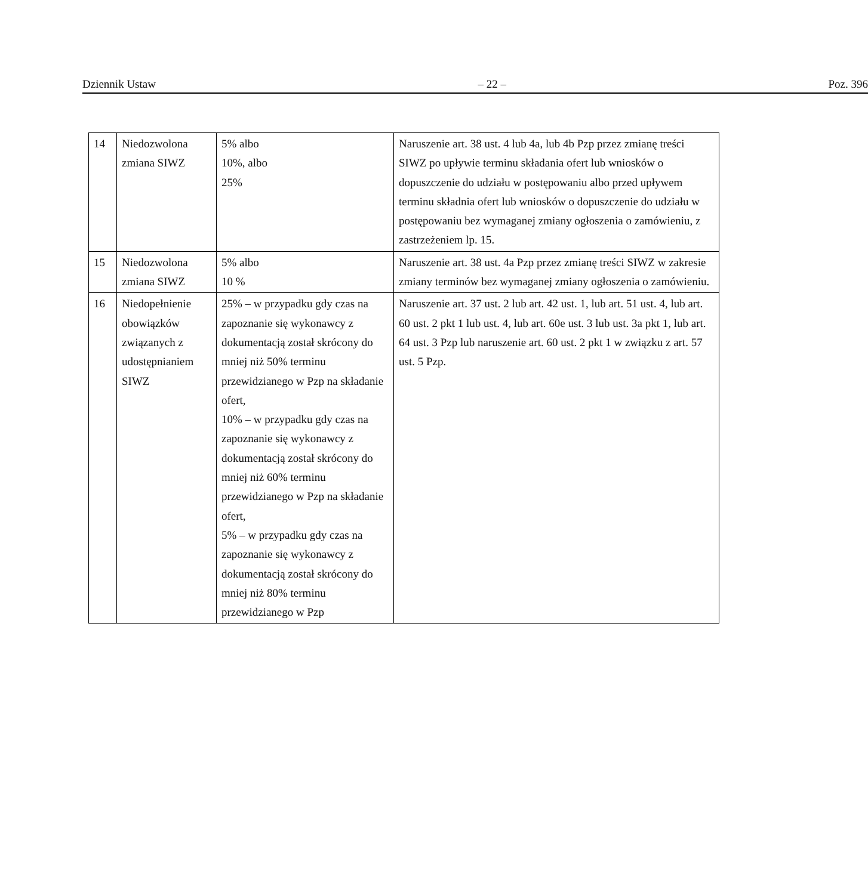Dziennik Ustaw – 22 – Poz. 396
| 14 | Niedozwolona zmiana SIWZ | 5% albo 10%, albo 25% | Naruszenie art. 38 ust. 4 lub 4a, lub 4b Pzp przez zmianę treści SIWZ po upływie terminu składania ofert lub wniosków o dopuszczenie do udziału w postępowaniu albo przed upływem terminu składnia ofert lub wniosków o dopuszczenie do udziału w postępowaniu bez wymaganej zmiany ogłoszenia o zamówieniu, z zastrzeżeniem lp. 15. |
| 15 | Niedozwolona zmiana SIWZ | 5% albo 10 % | Naruszenie art. 38 ust. 4a Pzp przez zmianę treści SIWZ w zakresie zmiany terminów bez wymaganej zmiany ogłoszenia o zamówieniu. |
| 16 | Niedopełnienie obowiązków związanych z udostępnianiem SIWZ | 25% – w przypadku gdy czas na zapoznanie się wykonawcy z dokumentacją został skrócony do mniej niż 50% terminu przewidzianego w Pzp na składanie ofert, 10% – w przypadku gdy czas na zapoznanie się wykonawcy z dokumentacją został skrócony do mniej niż 60% terminu przewidzianego w Pzp na składanie ofert, 5% – w przypadku gdy czas na zapoznanie się wykonawcy z dokumentacją został skrócony do mniej niż 80% terminu przewidzianego w Pzp | Naruszenie art. 37 ust. 2 lub art. 42 ust. 1, lub art. 51 ust. 4, lub art. 60 ust. 2 pkt 1 lub ust. 4, lub art. 60e ust. 3 lub ust. 3a pkt 1, lub art. 64 ust. 3 Pzp lub naruszenie art. 60 ust. 2 pkt 1 w związku z art. 57 ust. 5 Pzp. |